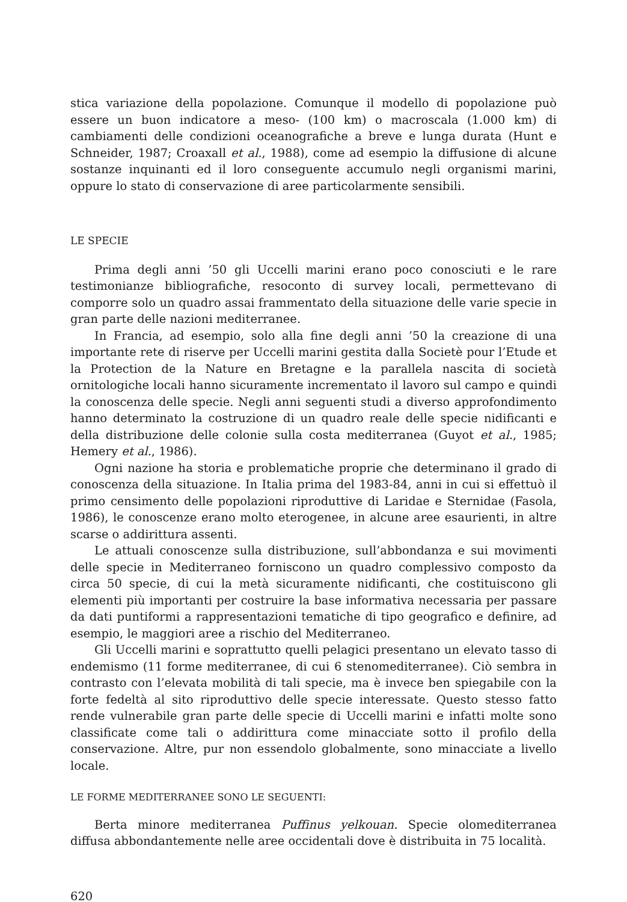stica variazione della popolazione. Comunque il modello di popolazione può essere un buon indicatore a meso- (100 km) o macroscala (1.000 km) di cambiamenti delle condizioni oceanografiche a breve e lunga durata (Hunt e Schneider, 1987; Croaxall et al., 1988), come ad esempio la diffusione di alcune sostanze inquinanti ed il loro conseguente accumulo negli organismi marini, oppure lo stato di conservazione di aree particolarmente sensibili.
LE SPECIE
Prima degli anni ’50 gli Uccelli marini erano poco conosciuti e le rare testimonianze bibliografiche, resoconto di survey locali, permettevano di comporre solo un quadro assai frammentato della situazione delle varie specie in gran parte delle nazioni mediterranee.
In Francia, ad esempio, solo alla fine degli anni ’50 la creazione di una importante rete di riserve per Uccelli marini gestita dalla Societè pour l’Etude et la Protection de la Nature en Bretagne e la parallela nascita di società ornitologiche locali hanno sicuramente incrementato il lavoro sul campo e quindi la conoscenza delle specie. Negli anni seguenti studi a diverso approfondimento hanno determinato la costruzione di un quadro reale delle specie nidificanti e della distribuzione delle colonie sulla costa mediterranea (Guyot et al., 1985; Hemery et al., 1986).
Ogni nazione ha storia e problematiche proprie che determinano il grado di conoscenza della situazione. In Italia prima del 1983-84, anni in cui si effettuò il primo censimento delle popolazioni riproduttive di Laridae e Sternidae (Fasola, 1986), le conoscenze erano molto eterogenee, in alcune aree esaurienti, in altre scarse o addirittura assenti.
Le attuali conoscenze sulla distribuzione, sull’abbondanza e sui movimenti delle specie in Mediterraneo forniscono un quadro complessivo composto da circa 50 specie, di cui la metà sicuramente nidificanti, che costituiscono gli elementi più importanti per costruire la base informativa necessaria per passare da dati puntiformi a rappresentazioni tematiche di tipo geografico e definire, ad esempio, le maggiori aree a rischio del Mediterraneo.
Gli Uccelli marini e soprattutto quelli pelagici presentano un elevato tasso di endemismo (11 forme mediterranee, di cui 6 stenomediterranee). Ciò sembra in contrasto con l’elevata mobilità di tali specie, ma è invece ben spiegabile con la forte fedeltà al sito riproduttivo delle specie interessate. Questo stesso fatto rende vulnerabile gran parte delle specie di Uccelli marini e infatti molte sono classificate come tali o addirittura come minacciate sotto il profilo della conservazione. Altre, pur non essendolo globalmente, sono minacciate a livello locale.
LE FORME MEDITERRANEE SONO LE SEGUENTI:
Berta minore mediterranea Puffinus yelkouan. Specie olomediterranea diffusa abbondantemente nelle aree occidentali dove è distribuita in 75 località.
620